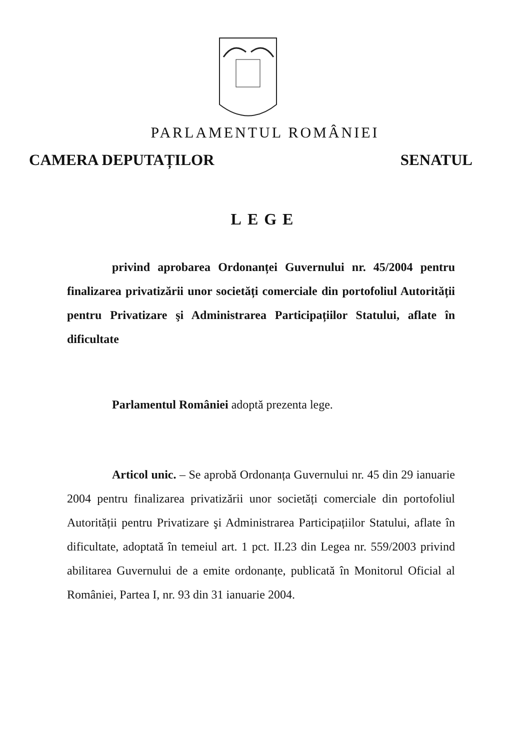PARLAMENTUL ROMÂNIEI
CAMERA DEPUTAȚILOR SENATUL
LEGE
privind aprobarea Ordonanței Guvernului nr. 45/2004 pentru finalizarea privatizării unor societăți comerciale din portofoliul Autorității pentru Privatizare şi Administrarea Participațiilor Statului, aflate în dificultate
Parlamentul României adoptă prezenta lege.
Articol unic. – Se aprobă Ordonanța Guvernului nr. 45 din 29 ianuarie 2004 pentru finalizarea privatizării unor societăți comerciale din portofoliul Autorității pentru Privatizare şi Administrarea Participațiilor Statului, aflate în dificultate, adoptată în temeiul art. 1 pct. II.23 din Legea nr. 559/2003 privind abilitarea Guvernului de a emite ordonanțe, publicată în Monitorul Oficial al României, Partea I, nr. 93 din 31 ianuarie 2004.